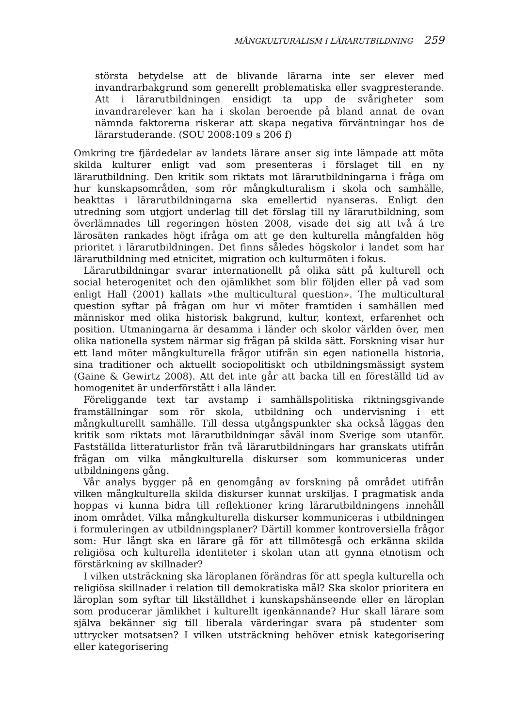MÅNGKULTURALISM I LÄRARUTBILDNING 259
största betydelse att de blivande lärarna inte ser elever med invandrarbakgrund som generellt problematiska eller svagpresterande. Att i lärarutbildningen ensidigt ta upp de svårigheter som invandrarelever kan ha i skolan beroende på bland annat de ovan nämnda faktorerna riskerar att skapa negativa förväntningar hos de lärarstuderande. (SOU 2008:109 s 206 f)
Omkring tre fjärdedelar av landets lärare anser sig inte lämpade att möta skilda kulturer enligt vad som presenteras i förslaget till en ny lärarutbildning. Den kritik som riktats mot lärarutbildningarna i fråga om hur kunskapsområden, som rör mångkulturalism i skola och samhälle, beakttas i lärarutbildningarna ska emellertid nyanseras. Enligt den utredning som utgjort underlag till det förslag till ny lärarutbildning, som överlämnades till regeringen hösten 2008, visade det sig att två á tre lärosäten rankades högt ifråga om att ge den kulturella mångfalden hög prioritet i lärarutbildningen. Det finns således högskolor i landet som har lärarutbildning med etnicitet, migration och kulturmöten i fokus.
Lärarutbildningar svarar internationellt på olika sätt på kulturell och social heterogenitet och den ojämlikhet som blir följden eller på vad som enligt Hall (2001) kallats »the multicultural question». The multicultural question syftar på frågan om hur vi möter framtiden i samhällen med människor med olika historisk bakgrund, kultur, kontext, erfarenhet och position. Utmaningarna är desamma i länder och skolor världen över, men olika nationella system närmar sig frågan på skilda sätt. Forskning visar hur ett land möter mångkulturella frågor utifrån sin egen nationella historia, sina traditioner och aktuellt sociopolitiskt och utbildningsmässigt system (Gaine & Gewirtz 2008). Att det inte går att backa till en föreställd tid av homogenitet är underförstått i alla länder.
Föreliggande text tar avstamp i samhällspolitiska riktningsgivande framställningar som rör skola, utbildning och undervisning i ett mångkulturellt samhälle. Till dessa utgångspunkter ska också läggas den kritik som riktats mot lärarutbildningar såväl inom Sverige som utanför. Fastställda litteraturlistor från två lärarutbildningars har granskats utifrån frågan om vilka mångkulturella diskurser som kommuniceras under utbildningens gång.
Vår analys bygger på en genomgång av forskning på området utifrån vilken mångkulturella skilda diskurser kunnat urskiljas. I pragmatisk anda hoppas vi kunna bidra till reflektioner kring lärarutbildningens innehåll inom området. Vilka mångkulturella diskurser kommuniceras i utbildningen i formuleringen av utbildningsplaner? Därtill kommer kontroversiella frågor som: Hur långt ska en lärare gå för att tillmötesgå och erkänna skilda religiösa och kulturella identiteter i skolan utan att gynna etnotism och förstärkning av skillnader?
I vilken utsträckning ska läroplanen förändras för att spegla kulturella och religiösa skillnader i relation till demokratiska mål? Ska skolor prioritera en läroplan som syftar till likställdhet i kunskapshänseende eller en läroplan som producerar jämlikhet i kulturellt igenkännande? Hur skall lärare som själva bekänner sig till liberala värderingar svara på studenter som uttrycker motsatsen? I vilken utsträckning behöver etnisk kategorisering eller kategorisering